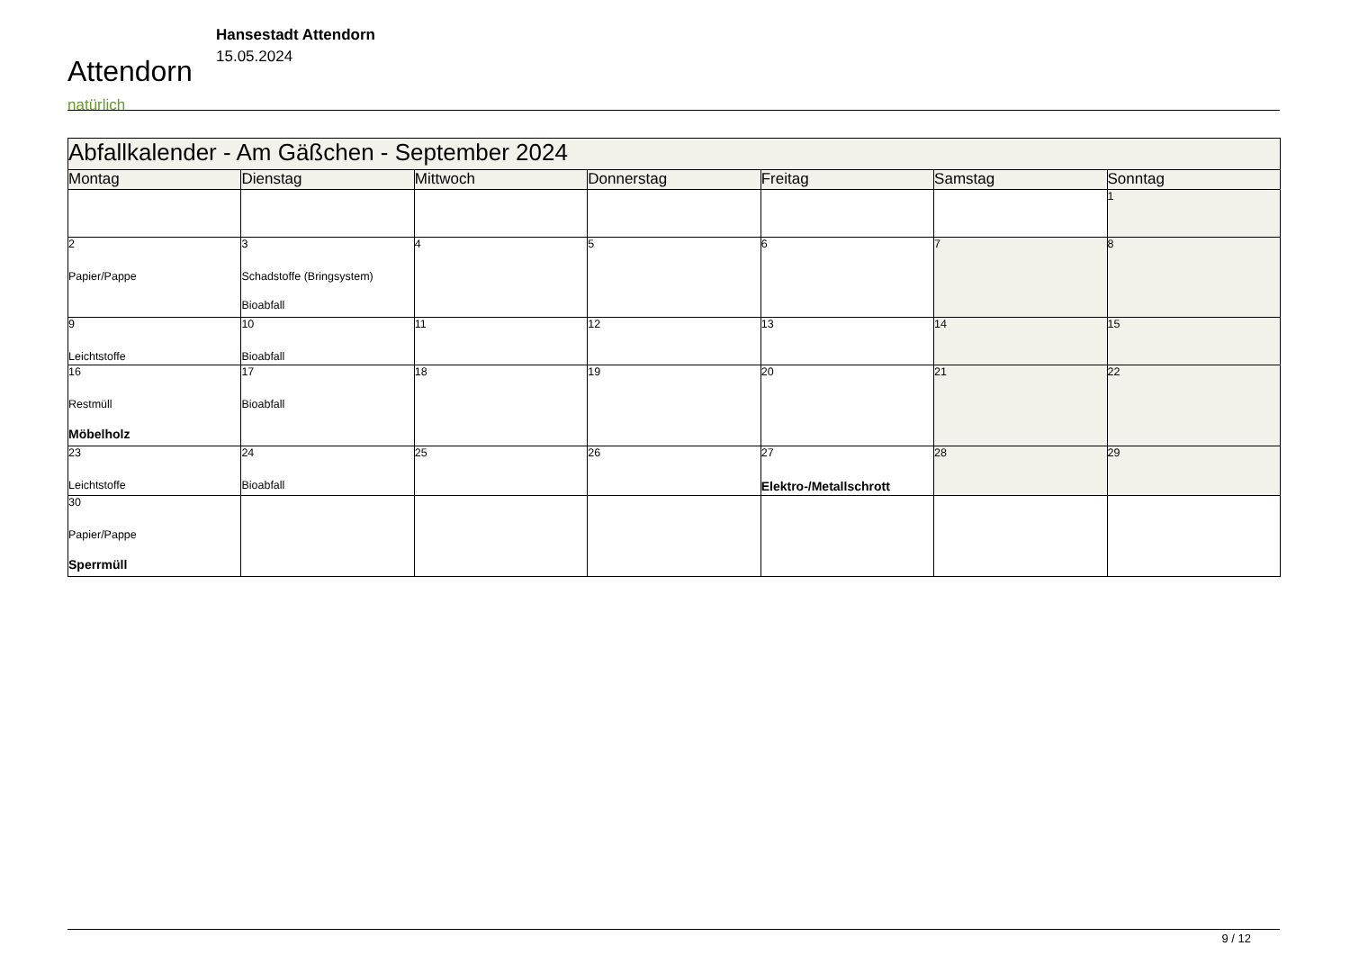Attendorn
natürlich
Hansestadt Attendorn
15.05.2024
| Abfallkalender - Am Gäßchen - September 2024 | | | | | | |
| Montag | Dienstag | Mittwoch | Donnerstag | Freitag | Samstag | Sonntag |
| | | | | | | 1 |
| 2 Papier/Pappe | 3 Schadstoffe (Bringsystem) Bioabfall | 4 | 5 | 6 | 7 | 8 |
| 9 Leichtstoffe | 10 Bioabfall | 11 | 12 | 13 | 14 | 15 |
| 16 Restmüll Möbelholz | 17 Bioabfall | 18 | 19 | 20 | 21 | 22 |
| 23 Leichtstoffe | 24 Bioabfall | 25 | 26 | 27 Elektro-/Metallschrott | 28 | 29 |
| 30 Papier/Pappe Sperrmüll | | | | | | |
9 / 12